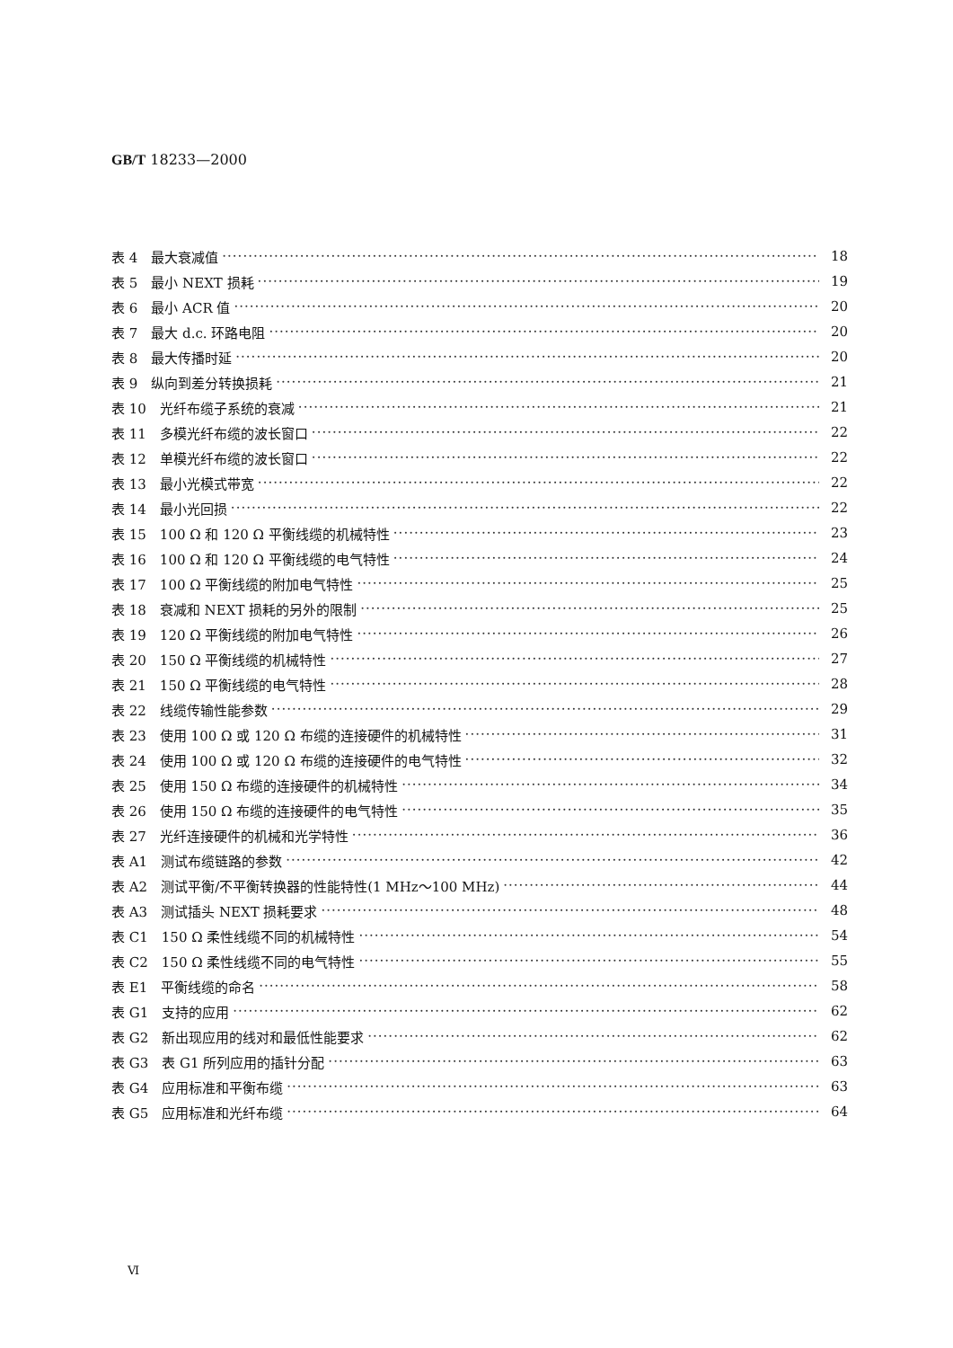GB/T 18233—2000
表 4　最大衰减值 18
表 5　最小 NEXT 损耗 19
表 6　最小 ACR 值 20
表 7　最大 d.c. 环路电阻 20
表 8　最大传播时延 20
表 9　纵向到差分转换损耗 21
表 10　光纤布缆子系统的衰减 21
表 11　多模光纤布缆的波长窗口 22
表 12　单模光纤布缆的波长窗口 22
表 13　最小光模式带宽 22
表 14　最小光回损 22
表 15　100 Ω 和 120 Ω 平衡线缆的机械特性 23
表 16　100 Ω 和 120 Ω 平衡线缆的电气特性 24
表 17　100 Ω 平衡线缆的附加电气特性 25
表 18　衰减和 NEXT 损耗的另外的限制 25
表 19　120 Ω 平衡线缆的附加电气特性 26
表 20　150 Ω 平衡线缆的机械特性 27
表 21　150 Ω 平衡线缆的电气特性 28
表 22　线缆传输性能参数 29
表 23　使用 100 Ω 或 120 Ω 布缆的连接硬件的机械特性 31
表 24　使用 100 Ω 或 120 Ω 布缆的连接硬件的电气特性 32
表 25　使用 150 Ω 布缆的连接硬件的机械特性 34
表 26　使用 150 Ω 布缆的连接硬件的电气特性 35
表 27　光纤连接硬件的机械和光学特性 36
表 A1　测试布缆链路的参数 42
表 A2　测试平衡/不平衡转换器的性能特性(1 MHz～100 MHz) 44
表 A3　测试插头 NEXT 损耗要求 48
表 C1　150 Ω 柔性线缆不同的机械特性 54
表 C2　150 Ω 柔性线缆不同的电气特性 55
表 E1　平衡线缆的命名 58
表 G1　支持的应用 62
表 G2　新出现应用的线对和最低性能要求 62
表 G3　表 G1 所列应用的插针分配 63
表 G4　应用标准和平衡布缆 63
表 G5　应用标准和光纤布缆 64
Ⅵ